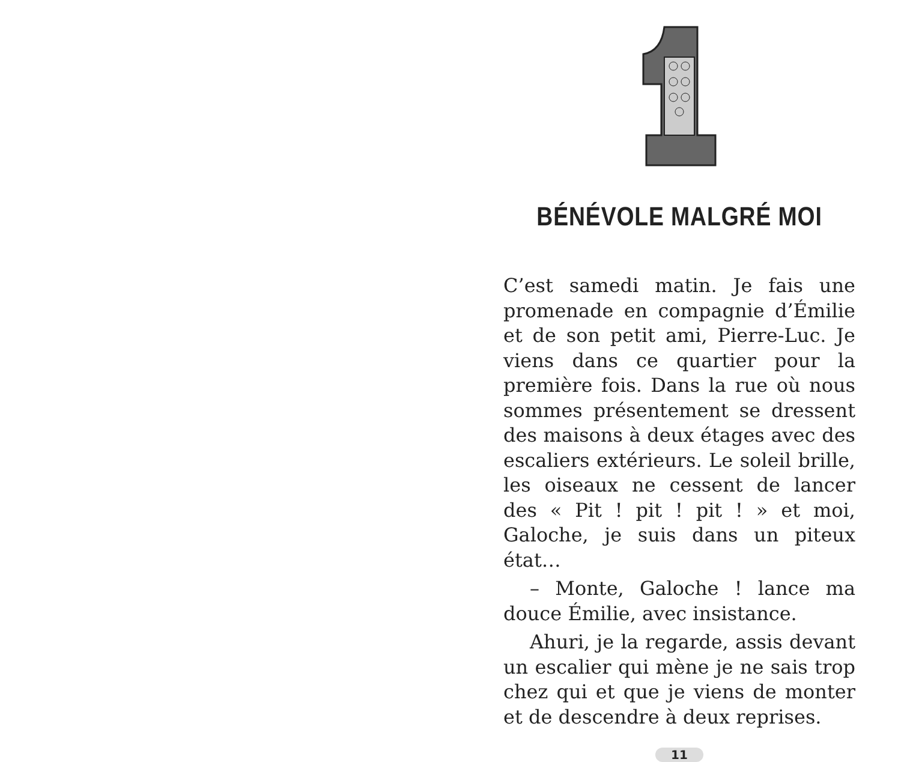BÉNÉVOLE MALGRÉ MOI
C’est samedi matin. Je fais une promenade en compagnie d’Émilie et de son petit ami, Pierre-Luc. Je viens dans ce quartier pour la première fois. Dans la rue où nous sommes présentement se dressent des maisons à deux étages avec des escaliers extérieurs. Le soleil brille, les oiseaux ne cessent de lancer des « Pit ! pit ! pit ! » et moi, Galoche, je suis dans un piteux état…
– Monte, Galoche ! lance ma douce Émilie, avec insistance.
Ahuri, je la regarde, assis devant un escalier qui mène je ne sais trop chez qui et que je viens de monter et de descendre à deux reprises.
11